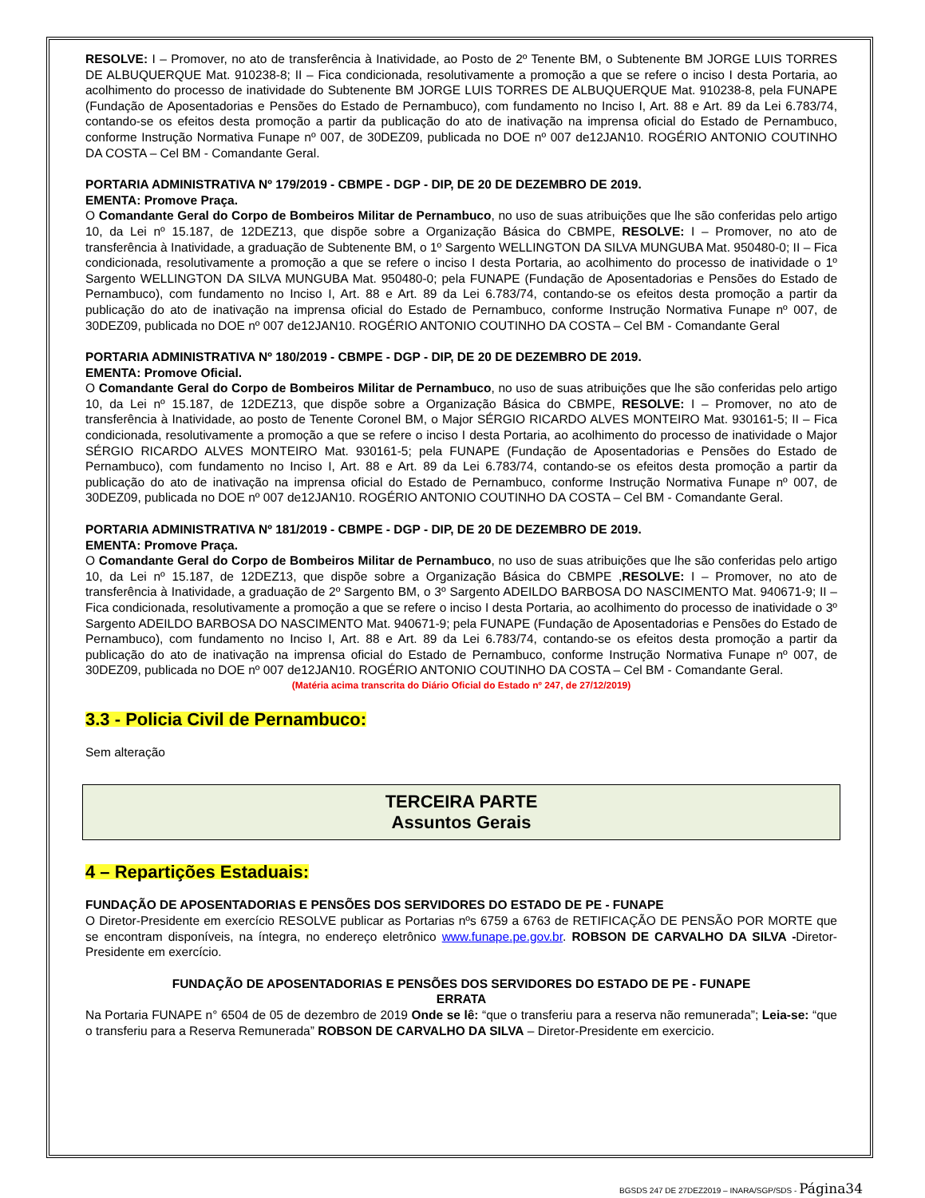RESOLVE: I – Promover, no ato de transferência à Inatividade, ao Posto de 2º Tenente BM, o Subtenente BM JORGE LUIS TORRES DE ALBUQUERQUE Mat. 910238-8; II – Fica condicionada, resolutivamente a promoção a que se refere o inciso I desta Portaria, ao acolhimento do processo de inatividade do Subtenente BM JORGE LUIS TORRES DE ALBUQUERQUE Mat. 910238-8, pela FUNAPE (Fundação de Aposentadorias e Pensões do Estado de Pernambuco), com fundamento no Inciso I, Art. 88 e Art. 89 da Lei 6.783/74, contando-se os efeitos desta promoção a partir da publicação do ato de inativação na imprensa oficial do Estado de Pernambuco, conforme Instrução Normativa Funape nº 007, de 30DEZ09, publicada no DOE nº 007 de12JAN10. ROGÉRIO ANTONIO COUTINHO DA COSTA – Cel BM - Comandante Geral.
PORTARIA ADMINISTRATIVA Nº 179/2019 - CBMPE - DGP - DIP, DE 20 DE DEZEMBRO DE 2019.
EMENTA: Promove Praça.
O Comandante Geral do Corpo de Bombeiros Militar de Pernambuco, no uso de suas atribuições que lhe são conferidas pelo artigo 10, da Lei nº 15.187, de 12DEZ13, que dispõe sobre a Organização Básica do CBMPE, RESOLVE: I – Promover, no ato de transferência à Inatividade, a graduação de Subtenente BM, o 1º Sargento WELLINGTON DA SILVA MUNGUBA Mat. 950480-0; II – Fica condicionada, resolutivamente a promoção a que se refere o inciso I desta Portaria, ao acolhimento do processo de inatividade o 1º Sargento WELLINGTON DA SILVA MUNGUBA Mat. 950480-0; pela FUNAPE (Fundação de Aposentadorias e Pensões do Estado de Pernambuco), com fundamento no Inciso I, Art. 88 e Art. 89 da Lei 6.783/74, contando-se os efeitos desta promoção a partir da publicação do ato de inativação na imprensa oficial do Estado de Pernambuco, conforme Instrução Normativa Funape nº 007, de 30DEZ09, publicada no DOE nº 007 de12JAN10. ROGÉRIO ANTONIO COUTINHO DA COSTA – Cel BM - Comandante Geral
PORTARIA ADMINISTRATIVA Nº 180/2019 - CBMPE - DGP - DIP, DE 20 DE DEZEMBRO DE 2019.
EMENTA: Promove Oficial.
O Comandante Geral do Corpo de Bombeiros Militar de Pernambuco, no uso de suas atribuições que lhe são conferidas pelo artigo 10, da Lei nº 15.187, de 12DEZ13, que dispõe sobre a Organização Básica do CBMPE, RESOLVE: I – Promover, no ato de transferência à Inatividade, ao posto de Tenente Coronel BM, o Major SÉRGIO RICARDO ALVES MONTEIRO Mat. 930161-5; II – Fica condicionada, resolutivamente a promoção a que se refere o inciso I desta Portaria, ao acolhimento do processo de inatividade o Major SÉRGIO RICARDO ALVES MONTEIRO Mat. 930161-5; pela FUNAPE (Fundação de Aposentadorias e Pensões do Estado de Pernambuco), com fundamento no Inciso I, Art. 88 e Art. 89 da Lei 6.783/74, contando-se os efeitos desta promoção a partir da publicação do ato de inativação na imprensa oficial do Estado de Pernambuco, conforme Instrução Normativa Funape nº 007, de 30DEZ09, publicada no DOE nº 007 de12JAN10. ROGÉRIO ANTONIO COUTINHO DA COSTA – Cel BM - Comandante Geral.
PORTARIA ADMINISTRATIVA Nº 181/2019 - CBMPE - DGP - DIP, DE 20 DE DEZEMBRO DE 2019.
EMENTA: Promove Praça.
O Comandante Geral do Corpo de Bombeiros Militar de Pernambuco, no uso de suas atribuições que lhe são conferidas pelo artigo 10, da Lei nº 15.187, de 12DEZ13, que dispõe sobre a Organização Básica do CBMPE ,RESOLVE: I – Promover, no ato de transferência à Inatividade, a graduação de 2º Sargento BM, o 3º Sargento ADEILDO BARBOSA DO NASCIMENTO Mat. 940671-9; II – Fica condicionada, resolutivamente a promoção a que se refere o inciso I desta Portaria, ao acolhimento do processo de inatividade o 3º Sargento ADEILDO BARBOSA DO NASCIMENTO Mat. 940671-9; pela FUNAPE (Fundação de Aposentadorias e Pensões do Estado de Pernambuco), com fundamento no Inciso I, Art. 88 e Art. 89 da Lei 6.783/74, contando-se os efeitos desta promoção a partir da publicação do ato de inativação na imprensa oficial do Estado de Pernambuco, conforme Instrução Normativa Funape nº 007, de 30DEZ09, publicada no DOE nº 007 de12JAN10. ROGÉRIO ANTONIO COUTINHO DA COSTA – Cel BM - Comandante Geral.
(Matéria acima transcrita do Diário Oficial do Estado nº 247, de 27/12/2019)
3.3 - Policia Civil de Pernambuco:
Sem alteração
TERCEIRA PARTE
Assuntos Gerais
4 – Repartições Estaduais:
FUNDAÇÃO DE APOSENTADORIAS E PENSÕES DOS SERVIDORES DO ESTADO DE PE - FUNAPE
O Diretor-Presidente em exercício RESOLVE publicar as Portarias nºs 6759 a 6763 de RETIFICAÇÃO DE PENSÃO POR MORTE que se encontram disponíveis, na íntegra, no endereço eletrônico www.funape.pe.gov.br. ROBSON DE CARVALHO DA SILVA -Diretor-Presidente em exercício.
FUNDAÇÃO DE APOSENTADORIAS E PENSÕES DOS SERVIDORES DO ESTADO DE PE - FUNAPE
ERRATA
Na Portaria FUNAPE n° 6504 de 05 de dezembro de 2019 Onde se lê: “que o transferiu para a reserva não remunerada”; Leia-se: “que o transferiu para a Reserva Remunerada” ROBSON DE CARVALHO DA SILVA – Diretor-Presidente em exercicio.
BGSDS 247 DE 27DEZ2019 – INARA/SGP/SDS - Página34